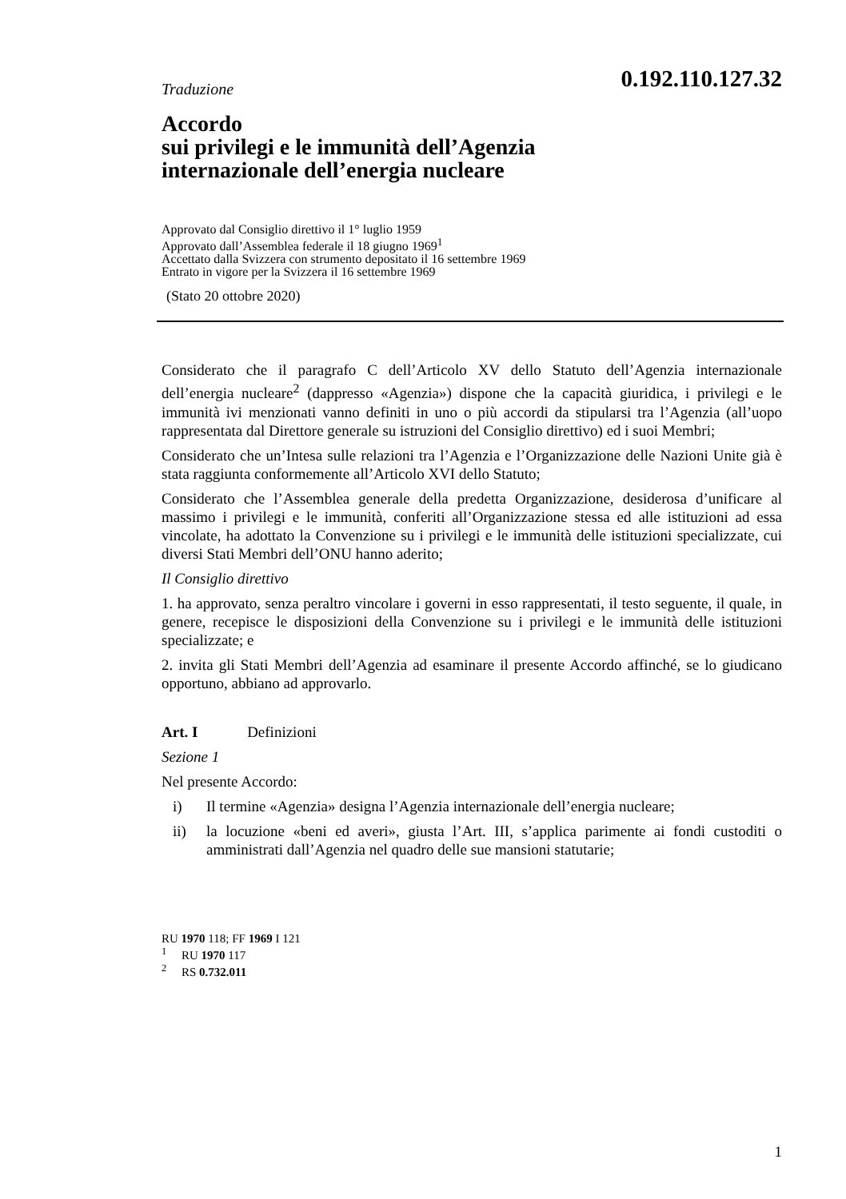Traduzione
0.192.110.127.32
Accordo
sui privilegi e le immunità dell’Agenzia
internazionale dell’energia nucleare
Approvato dal Consiglio direttivo il 1° luglio 1959
Approvato dall’Assemblea federale il 18 giugno 1969<sup>1</sup>
Accettato dalla Svizzera con strumento depositato il 16 settembre 1969
Entrato in vigore per la Svizzera il 16 settembre 1969
(Stato 20 ottobre 2020)
Considerato che il paragrafo C dell’Articolo XV dello Statuto dell’Agenzia internazionale dell’energia nucleare<sup>2</sup> (dappresso «Agenzia») dispone che la capacità giuridica, i privilegi e le immunità ivi menzionati vanno definiti in uno o più accordi da stipularsi tra l’Agenzia (all’uopo rappresentata dal Direttore generale su istruzioni del Consiglio direttivo) ed i suoi Membri;
Considerato che un’Intesa sulle relazioni tra l’Agenzia e l’Organizzazione delle Nazioni Unite già è stata raggiunta conformemente all’Articolo XVI dello Statuto;
Considerato che l’Assemblea generale della predetta Organizzazione, desiderosa d’unificare al massimo i privilegi e le immunità, conferiti all’Organizzazione stessa ed alle istituzioni ad essa vincolate, ha adottato la Convenzione su i privilegi e le immunità delle istituzioni specializzate, cui diversi Stati Membri dell’ONU hanno aderito;
Il Consiglio direttivo
1. ha approvato, senza peraltro vincolare i governi in esso rappresentati, il testo seguente, il quale, in genere, recepisce le disposizioni della Convenzione su i privilegi e le immunità delle istituzioni specializzate; e
2. invita gli Stati Membri dell’Agenzia ad esaminare il presente Accordo affinché, se lo giudicano opportuno, abbiano ad approvarlo.
Art. I Definizioni
Sezione 1
Nel presente Accordo:
i) Il termine «Agenzia» designa l’Agenzia internazionale dell’energia nucleare;
ii) la locuzione «beni ed averi», giusta l’Art. III, s’applica parimente ai fondi custoditi o amministrati dall’Agenzia nel quadro delle sue mansioni statutarie;
RU 1970 118; FF 1969 I 121
<sup>1</sup> RU 1970 117
<sup>2</sup> RS 0.732.011
1